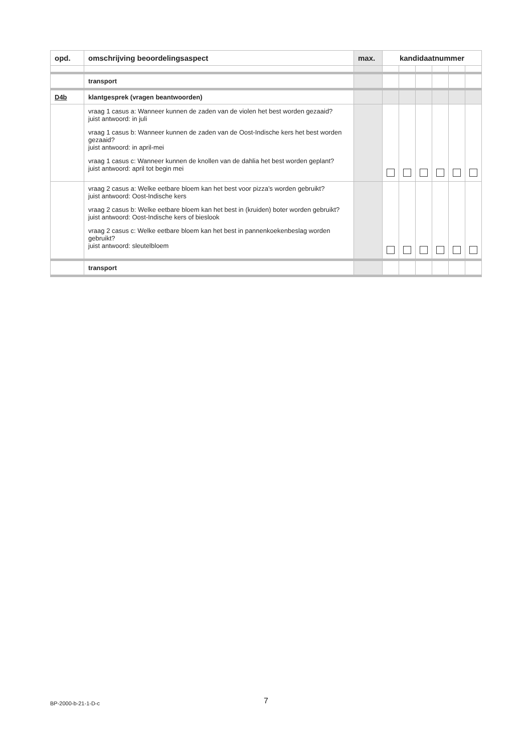| opd. | omschrijving beoordelingsaspect | max. | kandidaatnummer | | | | | |
| --- | --- | --- | --- | --- | --- | --- | --- | --- |
| | transport | | | | | | | |
| D4b | klantgesprek (vragen beantwoorden) | | | | | | | |
| | vraag 1 casus a: Wanneer kunnen de zaden van de violen het best worden gezaaid? juist antwoord: in juli vraag 1 casus b: Wanneer kunnen de zaden van de Oost-Indische kers het best worden gezaaid? juist antwoord: in april-mei vraag 1 casus c: Wanneer kunnen de knollen van de dahlia het best worden geplant? juist antwoord: april tot begin mei | | | | | | | |
| | vraag 2 casus a: Welke eetbare bloem kan het best voor pizza’s worden gebruikt? juist antwoord: Oost-Indische kers vraag 2 casus b: Welke eetbare bloem kan het best in (kruiden) boter worden gebruikt? juist antwoord: Oost-Indische kers of bieslook vraag 2 casus c: Welke eetbare bloem kan het best in pannenkoekenbeslag worden gebruikt? juist antwoord: sleutelbloem | | | | | | | |
| | transport | | | | | | | |
BP-2000-b-21-1-D-c 7